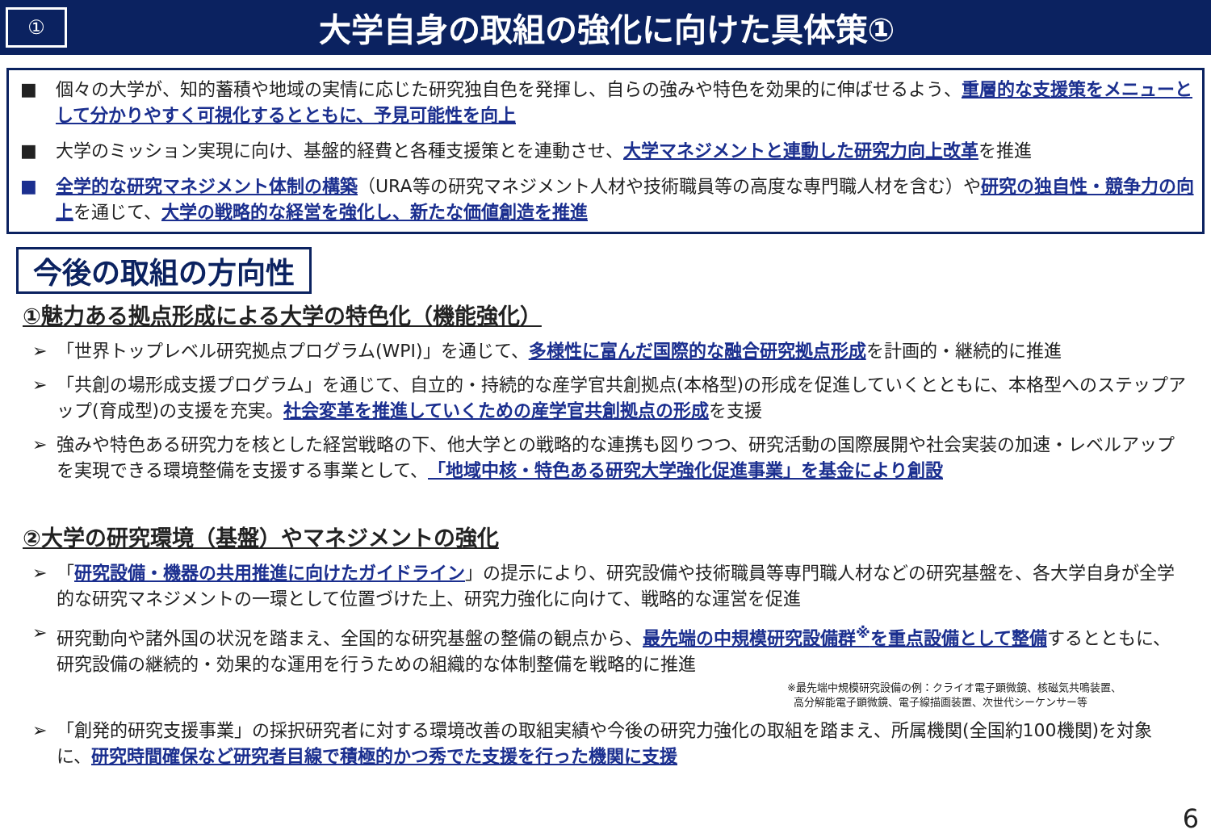①
大学自身の取組の強化に向けた具体策①
■ 個々の大学が、知的蓄積や地域の実情に応じた研究独自色を発揮し、自らの強みや特色を効果的に伸ばせるよう、重層的な支援策をメニューとして分かりやすく可視化するとともに、予見可能性を向上
■ 大学のミッション実現に向け、基盤的経費と各種支援策とを連動させ、大学マネジメントと連動した研究力向上改革を推進
■ 全学的な研究マネジメント体制の構築（URA等の研究マネジメント人材や技術職員等の高度な専門職人材を含む）や研究の独自性・競争力の向上を通じて、大学の戦略的な経営を強化し、新たな価値創造を推進
今後の取組の方向性
①魅力ある拠点形成による大学の特色化（機能強化）
➢ 「世界トップレベル研究拠点プログラム(WPI)」を通じて、多様性に富んだ国際的な融合研究拠点形成を計画的・継続的に推進
➢ 「共創の場形成支援プログラム」を通じて、自立的・持続的な産学官共創拠点(本格型)の形成を促進していくとともに、本格型へのステップアップ(育成型)の支援を充実。社会変革を推進していくための産学官共創拠点の形成を支援
➢ 強みや特色ある研究力を核とした経営戦略の下、他大学との戦略的な連携も図りつつ、研究活動の国際展開や社会実装の加速・レベルアップを実現できる環境整備を支援する事業として、「地域中核・特色ある研究大学強化促進事業」を基金により創設
②大学の研究環境（基盤）やマネジメントの強化
➢ 「研究設備・機器の共用推進に向けたガイドライン」の提示により、研究設備や技術職員等専門職人材などの研究基盤を、各大学自身が全学的な研究マネジメントの一環として位置づけた上、研究力強化に向けて、戦略的な運営を促進
➢ 研究動向や諸外国の状況を踏まえ、全国的な研究基盤の整備の観点から、最先端の中規模研究設備群<sup>※</sup>を重点設備として整備するとともに、研究設備の継続的・効果的な運用を行うための組織的な体制整備を戦略的に推進
※最先端中規模研究設備の例：クライオ電子顕微鏡、核磁気共鳴装置、
高分解能電子顕微鏡、電子線描画装置、次世代シーケンサー等
➢ 「創発的研究支援事業」の採択研究者に対する環境改善の取組実績や今後の研究力強化の取組を踏まえ、所属機関(全国約100機関)を対象に、研究時間確保など研究者目線で積極的かつ秀でた支援を行った機関に支援
6